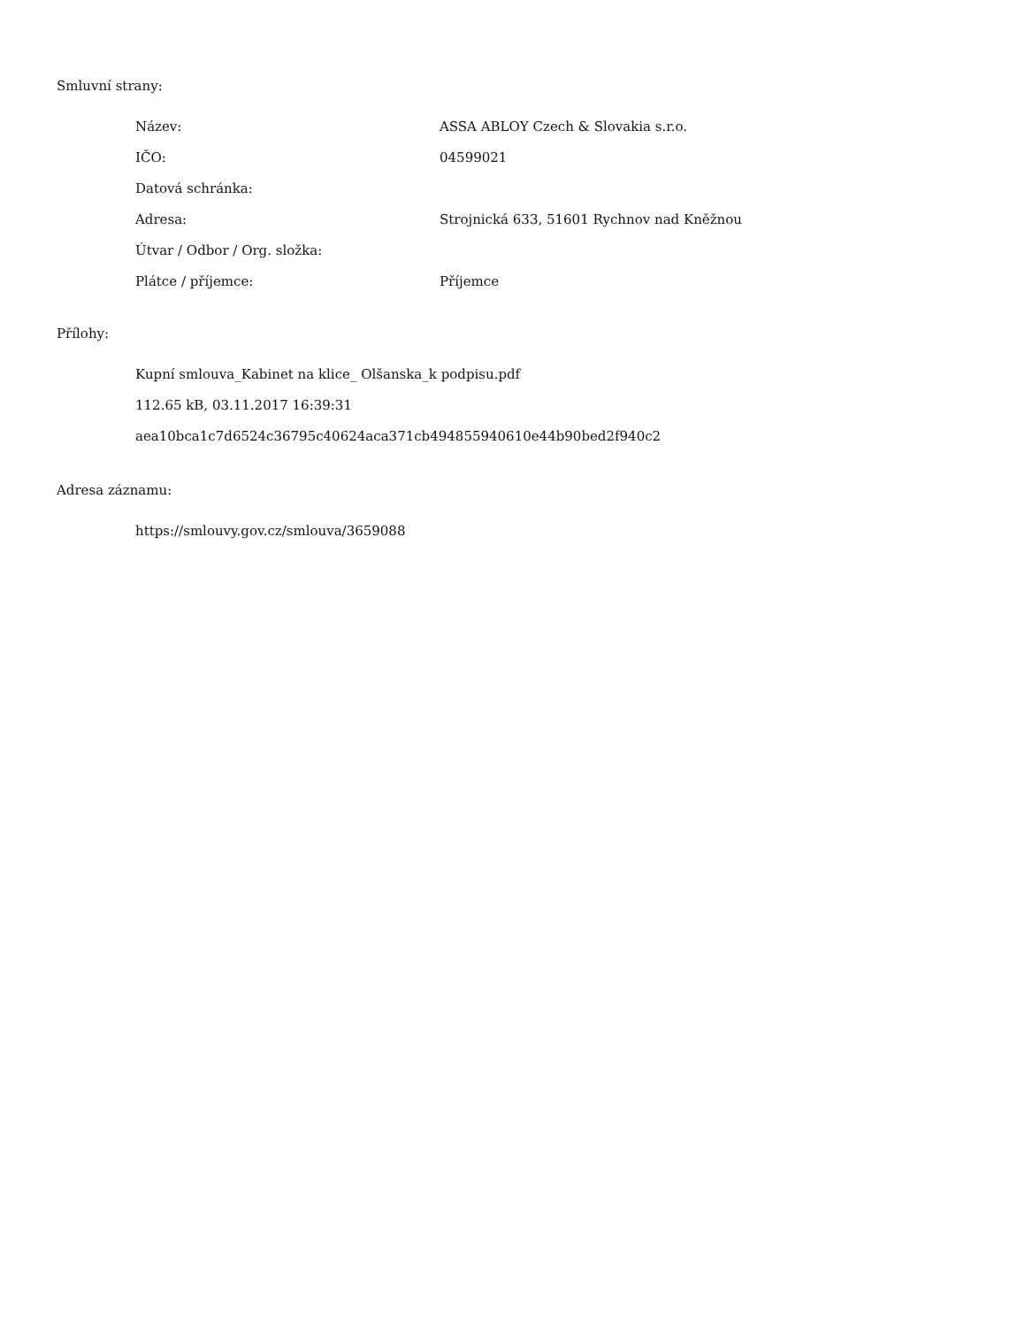Smluvní strany:
| Název: | ASSA ABLOY Czech & Slovakia s.r.o. |
| IČO: | 04599021 |
| Datová schránka: | |
| Adresa: | Strojnická 633, 51601 Rychnov nad Kněžnou |
| Útvar / Odbor / Org. složka: | |
| Plátce / příjemce: | Příjemce |
Přílohy:
Kupní smlouva_Kabinet na klice_ Olšanska_k podpisu.pdf
112.65 kB, 03.11.2017 16:39:31
aea10bca1c7d6524c36795c40624aca371cb494855940610e44b90bed2f940c2
Adresa záznamu:
https://smlouvy.gov.cz/smlouva/3659088